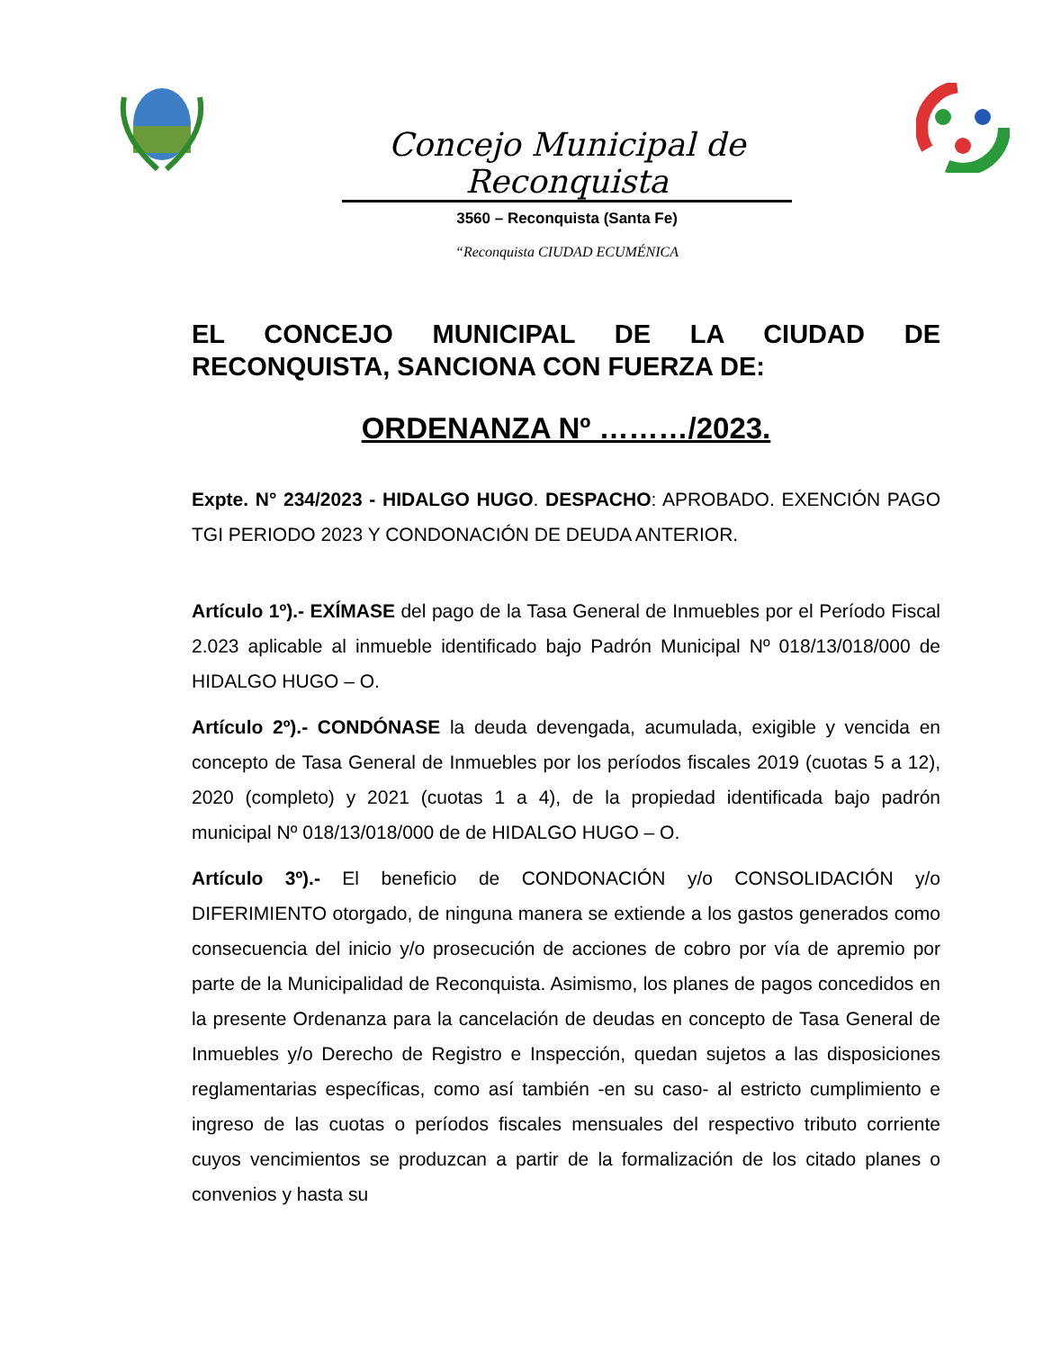Concejo Municipal de Reconquista
3560 – Reconquista (Santa Fe)
“Reconquista CIUDAD ECUMÉNICA
EL CONCEJO MUNICIPAL DE LA CIUDAD DE RECONQUISTA, SANCIONA CON FUERZA DE:
ORDENANZA Nº ………/2023.
Expte. N° 234/2023 - HIDALGO HUGO. DESPACHO: APROBADO. EXENCIÓN PAGO TGI PERIODO 2023 Y CONDONACIÓN DE DEUDA ANTERIOR.
Artículo 1º).- EXÍMASE del pago de la Tasa General de Inmuebles por el Período Fiscal 2.023 aplicable al inmueble identificado bajo Padrón Municipal Nº 018/13/018/000 de HIDALGO HUGO – O.
Artículo 2º).- CONDÓNASE la deuda devengada, acumulada, exigible y vencida en concepto de Tasa General de Inmuebles por los períodos fiscales 2019 (cuotas 5 a 12), 2020 (completo) y 2021 (cuotas 1 a 4), de la propiedad identificada bajo padrón municipal Nº 018/13/018/000 de de HIDALGO HUGO – O.
Artículo 3º).- El beneficio de CONDONACIÓN y/o CONSOLIDACIÓN y/o DIFERIMIENTO otorgado, de ninguna manera se extiende a los gastos generados como consecuencia del inicio y/o prosecución de acciones de cobro por vía de apremio por parte de la Municipalidad de Reconquista. Asimismo, los planes de pagos concedidos en la presente Ordenanza para la cancelación de deudas en concepto de Tasa General de Inmuebles y/o Derecho de Registro e Inspección, quedan sujetos a las disposiciones reglamentarias específicas, como así también -en su caso- al estricto cumplimiento e ingreso de las cuotas o períodos fiscales mensuales del respectivo tributo corriente cuyos vencimientos se produzcan a partir de la formalización de los citado planes o convenios y hasta su